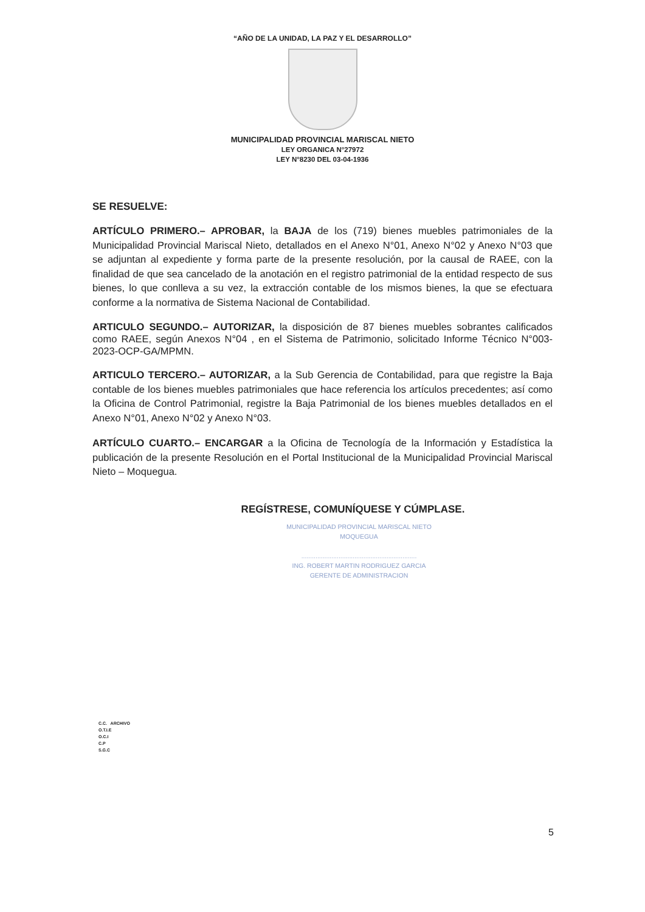“AÑO DE LA UNIDAD, LA PAZ Y EL DESARROLLO”
MUNICIPALIDAD PROVINCIAL MARISCAL NIETO
LEY ORGANICA N°27972
LEY N°8230 DEL 03-04-1936
SE RESUELVE:
ARTÍCULO PRIMERO.– APROBAR, la BAJA de los (719) bienes muebles patrimoniales de la Municipalidad Provincial Mariscal Nieto, detallados en el Anexo N°01, Anexo N°02 y Anexo N°03 que se adjuntan al expediente y forma parte de la presente resolución, por la causal de RAEE, con la finalidad de que sea cancelado de la anotación en el registro patrimonial de la entidad respecto de sus bienes, lo que conlleva a su vez, la extracción contable de los mismos bienes, la que se efectuara conforme a la normativa de Sistema Nacional de Contabilidad.
ARTICULO SEGUNDO.– AUTORIZAR, la disposición de 87 bienes muebles sobrantes calificados como RAEE, según Anexos N°04 , en el Sistema de Patrimonio, solicitado Informe Técnico N°003-2023-OCP-GA/MPMN.
ARTICULO TERCERO.– AUTORIZAR, a la Sub Gerencia de Contabilidad, para que registre la Baja contable de los bienes muebles patrimoniales que hace referencia los artículos precedentes; así como la Oficina de Control Patrimonial, registre la Baja Patrimonial de los bienes muebles detallados en el Anexo N°01, Anexo N°02 y Anexo N°03.
ARTÍCULO CUARTO.– ENCARGAR a la Oficina de Tecnología de la Información y Estadística la publicación de la presente Resolución en el Portal Institucional de la Municipalidad Provincial Mariscal Nieto – Moquegua.
REGÍSTRESE, COMUNÍQUESE Y CÚMPLASE.
MUNICIPALIDAD PROVINCIAL MARISCAL NIETO
MOQUEGUA
.................................................................
ING. ROBERT MARTIN RODRIGUEZ GARCIA
GERENTE DE ADMINISTRACION
C.C. ARCHIVO
O.T.I.E
O.C.I
C.P
S.G.C
5